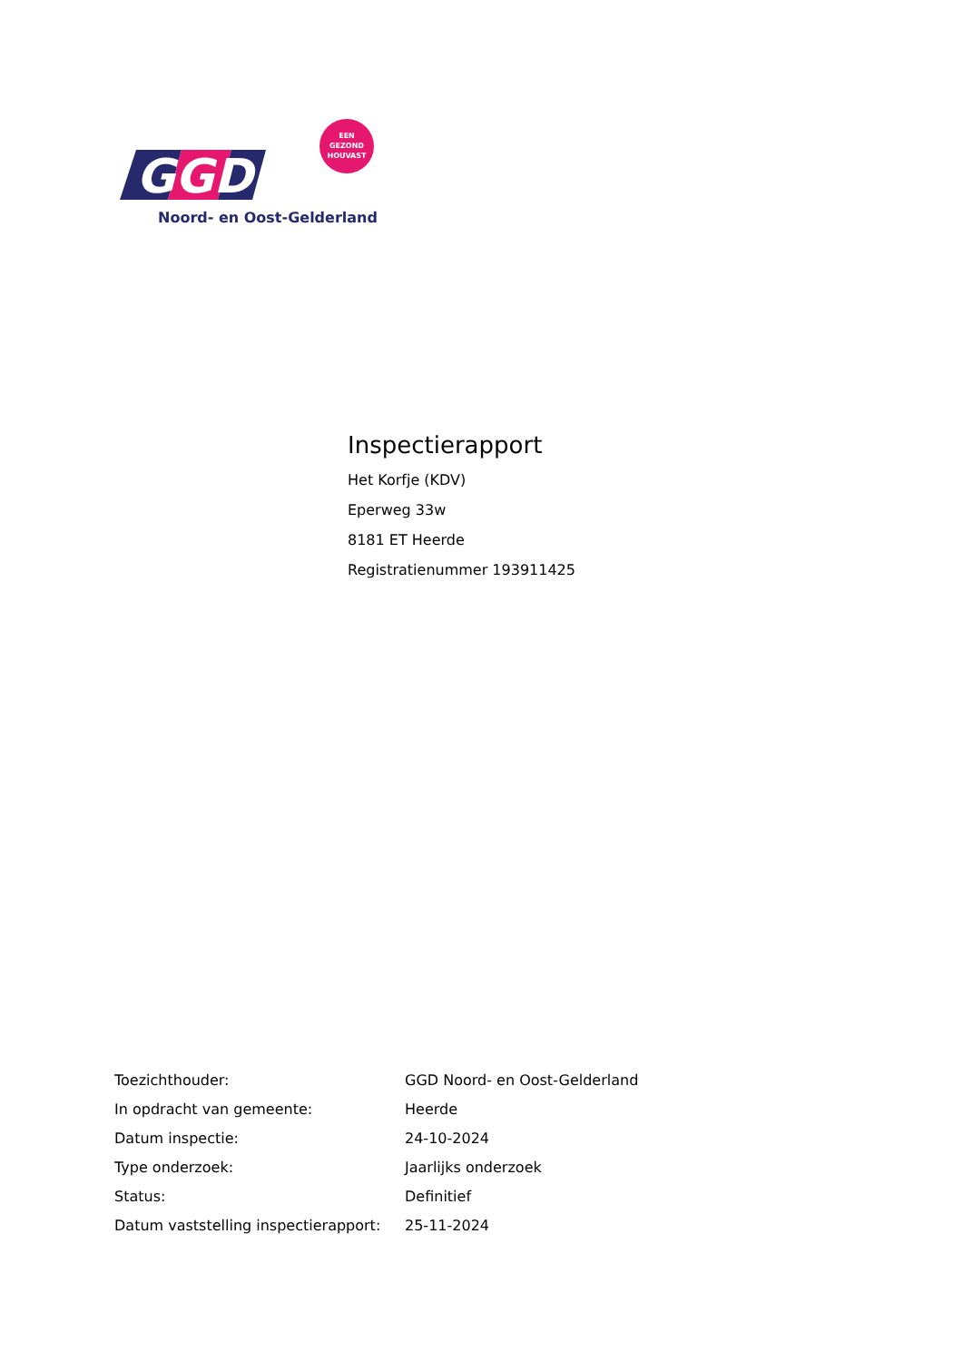GGD
EEN
GEZOND
HOUVAST
Noord- en Oost-Gelderland
Inspectierapport
Het Korfje (KDV)
Eperweg 33w
8181 ET Heerde
Registratienummer 193911425
| Toezichthouder: | GGD Noord- en Oost-Gelderland |
| In opdracht van gemeente: | Heerde |
| Datum inspectie: | 24-10-2024 |
| Type onderzoek: | Jaarlijks onderzoek |
| Status: | Definitief |
| Datum vaststelling inspectierapport: | 25-11-2024 |